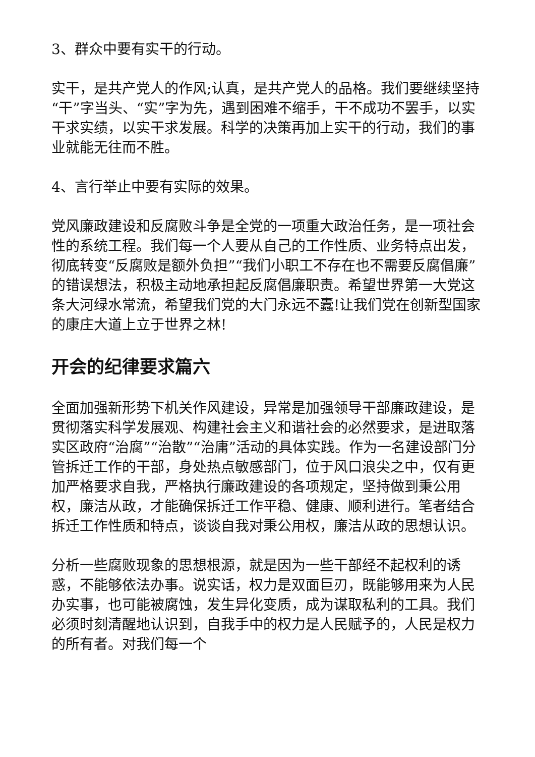3、群众中要有实干的行动。
实干，是共产党人的作风;认真，是共产党人的品格。我们要继续坚持“干”字当头、“实”字为先，遇到困难不缩手，干不成功不罢手，以实干求实绩，以实干求发展。科学的决策再加上实干的行动，我们的事业就能无往而不胜。
4、言行举止中要有实际的效果。
党风廉政建设和反腐败斗争是全党的一项重大政治任务，是一项社会性的系统工程。我们每一个人要从自己的工作性质、业务特点出发，彻底转变“反腐败是额外负担”“我们小职工不存在也不需要反腐倡廉”的错误想法，积极主动地承担起反腐倡廉职责。希望世界第一大党这条大河绿水常流，希望我们党的大门永远不蠹!让我们党在创新型国家的康庄大道上立于世界之林!
开会的纪律要求篇六
全面加强新形势下机关作风建设，异常是加强领导干部廉政建设，是贯彻落实科学发展观、构建社会主义和谐社会的必然要求，是进取落实区政府“治腐”“治散”“治庸”活动的具体实践。作为一名建设部门分管拆迁工作的干部，身处热点敏感部门，位于风口浪尖之中，仅有更加严格要求自我，严格执行廉政建设的各项规定，坚持做到秉公用权，廉洁从政，才能确保拆迁工作平稳、健康、顺利进行。笔者结合拆迁工作性质和特点，谈谈自我对秉公用权，廉洁从政的思想认识。
分析一些腐败现象的思想根源，就是因为一些干部经不起权利的诱惑，不能够依法办事。说实话，权力是双面巨刃，既能够用来为人民办实事，也可能被腐蚀，发生异化变质，成为谋取私利的工具。我们必须时刻清醒地认识到，自我手中的权力是人民赋予的，人民是权力的所有者。对我们每一个